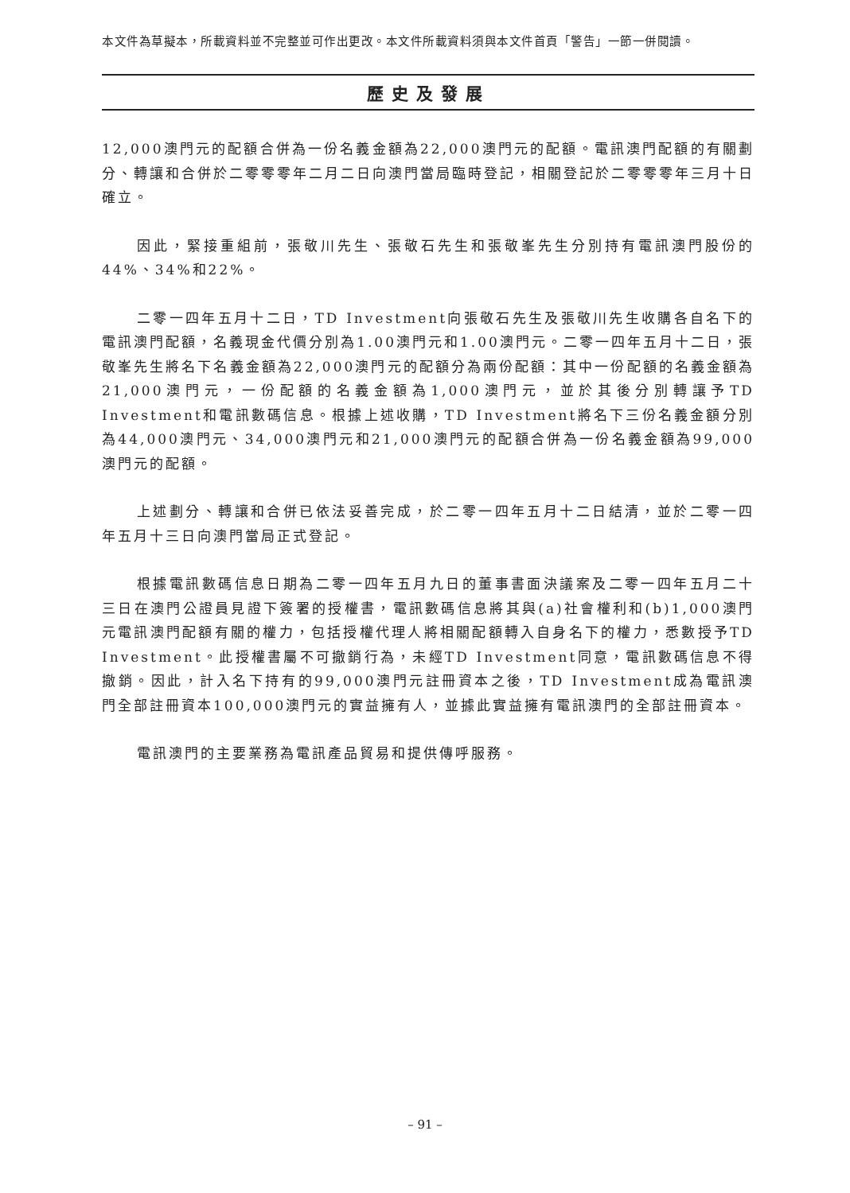本文件為草擬本，所載資料並不完整並可作出更改。本文件所載資料須與本文件首頁「警告」一節一併閱讀。
歷史及發展
12,000澳門元的配額合併為一份名義金額為22,000澳門元的配額。電訊澳門配額的有關劃分、轉讓和合併於二零零零年二月二日向澳門當局臨時登記，相關登記於二零零零年三月十日確立。
因此，緊接重組前，張敬川先生、張敬石先生和張敬峯先生分別持有電訊澳門股份的44%、34%和22%。
二零一四年五月十二日，TD Investment向張敬石先生及張敬川先生收購各自名下的電訊澳門配額，名義現金代價分別為1.00澳門元和1.00澳門元。二零一四年五月十二日，張敬峯先生將名下名義金額為22,000澳門元的配額分為兩份配額：其中一份配額的名義金額為21,000澳門元，一份配額的名義金額為1,000澳門元，並於其後分別轉讓予TD Investment和電訊數碼信息。根據上述收購，TD Investment將名下三份名義金額分別為44,000澳門元、34,000澳門元和21,000澳門元的配額合併為一份名義金額為99,000澳門元的配額。
上述劃分、轉讓和合併已依法妥善完成，於二零一四年五月十二日結清，並於二零一四年五月十三日向澳門當局正式登記。
根據電訊數碼信息日期為二零一四年五月九日的董事書面決議案及二零一四年五月二十三日在澳門公證員見證下簽署的授權書，電訊數碼信息將其與(a)社會權利和(b)1,000澳門元電訊澳門配額有關的權力，包括授權代理人將相關配額轉入自身名下的權力，悉數授予TD Investment。此授權書屬不可撤銷行為，未經TD Investment同意，電訊數碼信息不得撤銷。因此，計入名下持有的99,000澳門元註冊資本之後，TD Investment成為電訊澳門全部註冊資本100,000澳門元的實益擁有人，並據此實益擁有電訊澳門的全部註冊資本。
電訊澳門的主要業務為電訊產品貿易和提供傳呼服務。
– 91 –